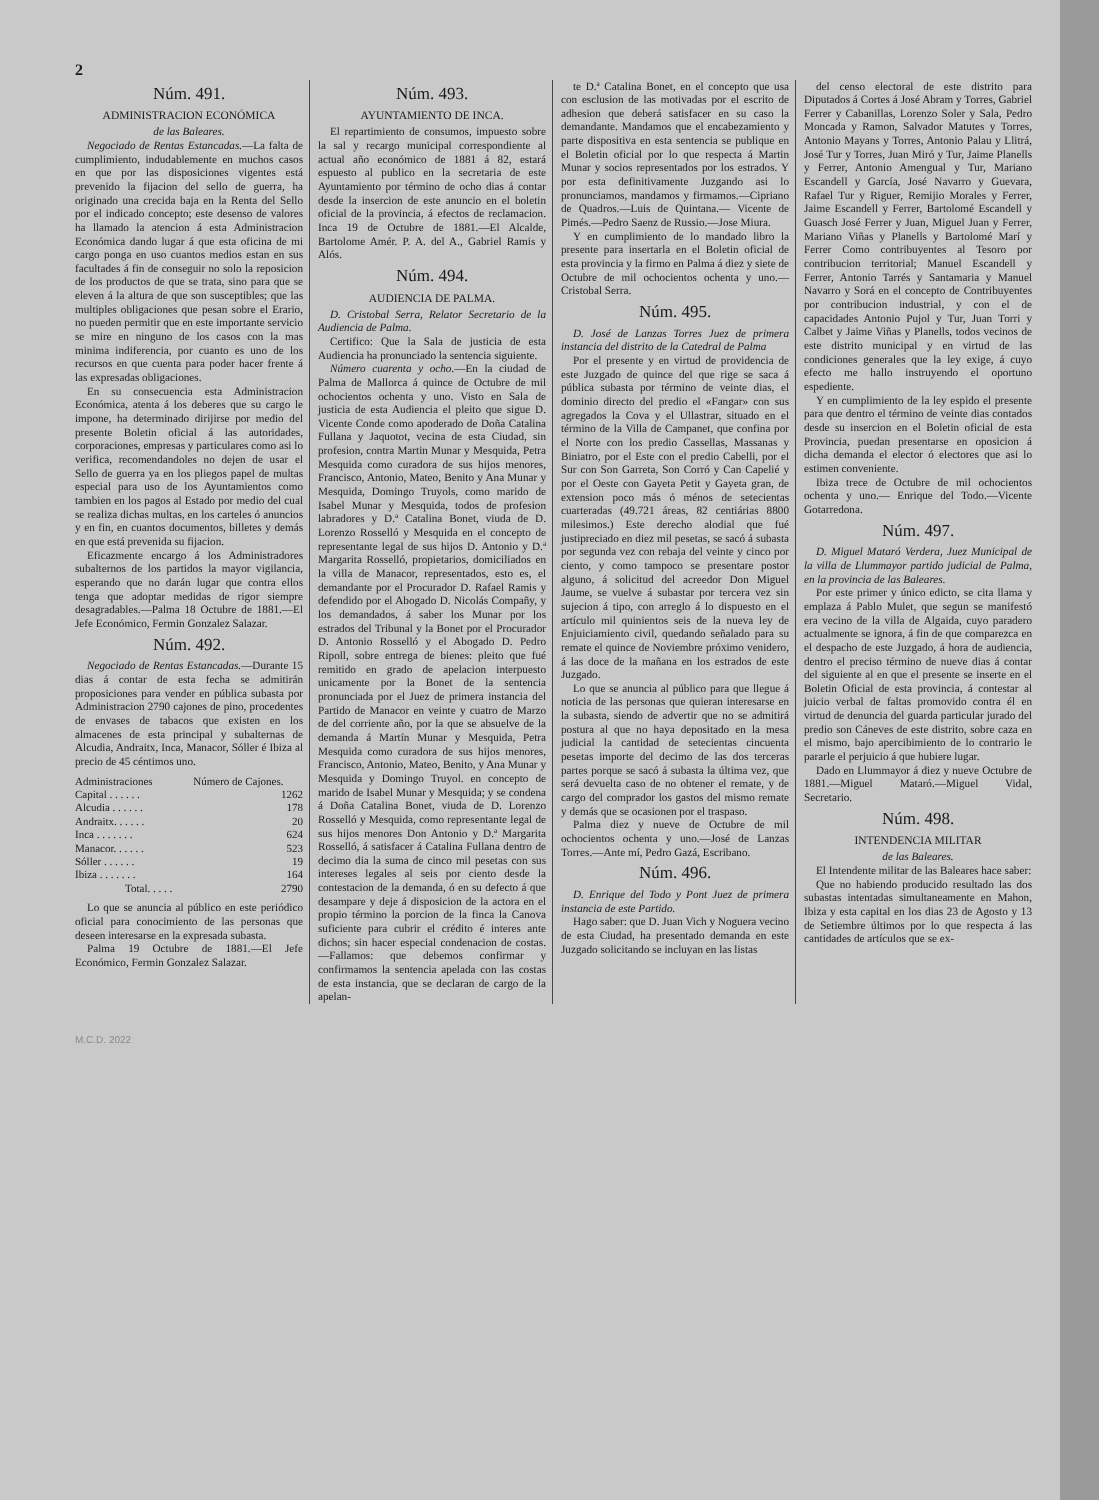2
Núm. 491.
ADMINISTRACION ECONÓMICA
de las Baleares.
Negociado de Rentas Estancadas.—La falta de cumplimiento, indudablemente en muchos casos en que por las disposiciones vigentes está prevenido la fijacion del sello de guerra, ha originado una crecida baja en la Renta del Sello por el indicado concepto; este desenso de valores ha llamado la atencion á esta Administracion Económica dando lugar á que esta oficina de mi cargo ponga en uso cuantos medios estan en sus facultades á fin de conseguir no solo la reposicion de los productos de que se trata, sino para que se eleven á la altura de que son susceptibles; que las multiples obligaciones que pesan sobre el Erario, no pueden permitir que en este importante servicio se mire en ninguno de los casos con la mas minima indiferencia, por cuanto es uno de los recursos en que cuenta para poder hacer frente á las expresadas obligaciones.
En su consecuencia esta Administracion Económica, atenta á los deberes que su cargo le impone, ha determinado dirijirse por medio del presente Boletin oficial á las autoridades, corporaciones, empresas y particulares como asi lo verifica, recomendandoles no dejen de usar el Sello de guerra ya en los pliegos papel de multas especial para uso de los Ayuntamientos como tambien en los pagos al Estado por medio del cual se realiza dichas multas, en los carteles ó anuncios y en fin, en cuantos documentos, billetes y demás en que está prevenida su fijacion.
Eficazmente encargo á los Administradores subalternos de los partidos la mayor vigilancia, esperando que no darán lugar que contra ellos tenga que adoptar medidas de rigor siempre desagradables.—Palma 18 Octubre de 1881.—El Jefe Económico, Fermin Gonzalez Salazar.
Núm. 492.
Negociado de Rentas Estancadas.—Durante 15 dias á contar de esta fecha se admitirán proposiciones para vender en pública subasta por Administracion 2790 cajones de pino, procedentes de envases de tabacos que existen en los almacenes de esta principal y subalternas de Alcudia, Andraitx, Inca, Manacor, Sóller é Ibiza al precio de 45 céntimos uno.
| Administraciones | Número de Cajones. |
| --- | --- |
| Capital . . . . . . | 1262 |
| Alcudia . . . . . . | 178 |
| Andraitx. . . . . . | 20 |
| Inca . . . . . . . | 624 |
| Manacor. . . . . . | 523 |
| Sóller . . . . . . | 19 |
| Ibiza . . . . . . . | 164 |
| Total. . . . . | 2790 |
Lo que se anuncia al público en este periódico oficial para conocimiento de las personas que deseen interesarse en la expresada subasta.
Palma 19 Octubre de 1881.—El Jefe Económico, Fermin Gonzalez Salazar.
Núm. 493.
AYUNTAMIENTO DE INCA.
El repartimiento de consumos, impuesto sobre la sal y recargo municipal correspondiente al actual año económico de 1881 á 82, estará espuesto al publico en la secretaria de este Ayuntamiento por término de ocho dias á contar desde la insercion de este anuncio en el boletin oficial de la provincia, á efectos de reclamacion. Inca 19 de Octubre de 1881.—El Alcalde, Bartolome Amér. P. A. del A., Gabriel Ramis y Alós.
Núm. 494.
AUDIENCIA DE PALMA.
D. Cristobal Serra, Relator Secretario de la Audiencia de Palma.
Certifico: Que la Sala de justicia de esta Audiencia ha pronunciado la sentencia siguiente.
Número cuarenta y ocho.—En la ciudad de Palma de Mallorca á quince de Octubre de mil ochocientos ochenta y uno. Visto en Sala de justicia de esta Audiencia el pleito que sigue D. Vicente Conde como apoderado de Doña Catalina Fullana y Jaquotot, vecina de esta Ciudad, sin profesion, contra Martin Munar y Mesquida, Petra Mesquida como curadora de sus hijos menores, Francisco, Antonio, Mateo, Benito y Ana Munar y Mesquida, Domingo Truyols, como marido de Isabel Munar y Mesquida, todos de profesion labradores y D.ª Catalina Bonet, viuda de D. Lorenzo Rosselló y Mesquida en el concepto de representante legal de sus hijos D. Antonio y D.ª Margarita Rosselló, propietarios, domiciliados en la villa de Manacor, representados, esto es, el demandante por el Procurador D. Rafael Ramis y defendido por el Abogado D. Nicolás Compañy, y los demandados, á saber los Munar por los estrados del Tribunal y la Bonet por el Procurador D. Antonio Rosselló y el Abogado D. Pedro Ripoll, sobre entrega de bienes: pleito que fué remitido en grado de apelacion interpuesto unicamente por la Bonet de la sentencia pronunciada por el Juez de primera instancia del Partido de Manacor en veinte y cuatro de Marzo de del corriente año, por la que se absuelve de la demanda á Martín Munar y Mesquida, Petra Mesquida como curadora de sus hijos menores, Francisco, Antonio, Mateo, Benito, y Ana Munar y Mesquida y Domingo Truyol. en concepto de marido de Isabel Munar y Mesquida; y se condena á Doña Catalina Bonet, viuda de D. Lorenzo Rosselló y Mesquida, como representante legal de sus hijos menores Don Antonio y D.ª Margarita Rosselló, á satisfacer á Catalina Fullana dentro de decimo dia la suma de cinco mil pesetas con sus intereses legales al seis por ciento desde la contestacion de la demanda, ó en su defecto á que desampare y deje á disposicion de la actora en el propio término la porcion de la finca la Canova suficiente para cubrir el crédito é interes ante dichos; sin hacer especial condenacion de costas.—Fallamos: que debemos confirmar y confirmamos la sentencia apelada con las costas de esta instancia, que se declaran de cargo de la apelan-
te D.ª Catalina Bonet, en el concepto que usa con esclusion de las motivadas por el escrito de adhesion que deberá satisfacer en su caso la demandante. Mandamos que el encabezamiento y parte dispositiva en esta sentencia se publique en el Boletin oficial por lo que respecta á Martin Munar y socios representados por los estrados. Y por esta definitivamente Juzgando asi lo pronunciamos, mandamos y firmamos.—Cipriano de Quadros.—Luis de Quintana.— Vicente de Pimés.—Pedro Saenz de Russio.—Jose Miura.
Y en cumplimiento de lo mandado libro la presente para insertarla en el Boletin oficial de esta provincia y la firmo en Palma á diez y siete de Octubre de mil ochocientos ochenta y uno.—Cristobal Serra.
Núm. 495.
D. José de Lanzas Torres Juez de primera instancia del distrito de la Catedral de Palma
Por el presente y en virtud de providencia de este Juzgado de quince del que rige se saca á pública subasta por término de veinte dias, el dominio directo del predio el «Fangar» con sus agregados la Cova y el Ullastrar, situado en el término de la Villa de Campanet, que confina por el Norte con los predio Cassellas, Massanas y Biniatro, por el Este con el predio Cabelli, por el Sur con Son Garreta, Son Corró y Can Capelié y por el Oeste con Gayeta Petit y Gayeta gran, de extension poco más ó ménos de setecientas cuarteradas (49.721 áreas, 82 centiárias 8800 milesimos.) Este derecho alodial que fué justipreciado en diez mil pesetas, se sacó á subasta por segunda vez con rebaja del veinte y cinco por ciento, y como tampoco se presentare postor alguno, á solicitud del acreedor Don Miguel Jaume, se vuelve á subastar por tercera vez sin sujecion á tipo, con arreglo á lo dispuesto en el artículo mil quinientos seis de la nueva ley de Enjuiciamiento civil, quedando señalado para su remate el quince de Noviembre próximo venidero, á las doce de la mañana en los estrados de este Juzgado.
Lo que se anuncia al público para que llegue á noticia de las personas que quieran interesarse en la subasta, siendo de advertir que no se admitirá postura al que no haya depositado en la mesa judicial la cantidad de setecientas cincuenta pesetas importe del decimo de las dos terceras partes porque se sacó á subasta la última vez, que será devuelta caso de no obtener el remate, y de cargo del comprador los gastos del mismo remate y demás que se ocasionen por el traspaso.
Palma diez y nueve de Octubre de mil ochocientos ochenta y uno.—José de Lanzas Torres.—Ante mí, Pedro Gazá, Escribano.
Núm. 496.
D. Enrique del Todo y Pont Juez de primera instancia de este Partido.
Hago saber: que D. Juan Vich y Noguera vecino de esta Ciudad, ha presentado demanda en este Juzgado solicitando se incluyan en las listas
del censo electoral de este distrito para Diputados á Cortes á José Abram y Torres, Gabriel Ferrer y Cabanillas, Lorenzo Soler y Sala, Pedro Moncada y Ramon, Salvador Matutes y Torres, Antonio Mayans y Torres, Antonio Palau y Llitrá, José Tur y Torres, Juan Miró y Tur, Jaime Planells y Ferrer, Antonio Amengual y Tur, Mariano Escandell y García, José Navarro y Guevara, Rafael Tur y Riguer, Remijio Morales y Ferrer, Jaime Escandell y Ferrer, Bartolomé Escandell y Guasch José Ferrer y Juan, Miguel Juan y Ferrer, Mariano Viñas y Planells y Bartolomé Marí y Ferrer Como contribuyentes al Tesoro por contribucion territorial; Manuel Escandell y Ferrer, Antonio Tarrés y Santamaria y Manuel Navarro y Sorá en el concepto de Contribuyentes por contribucion industrial, y con el de capacidades Antonio Pujol y Tur, Juan Torri y Calbet y Jaime Viñas y Planells, todos vecinos de este distrito municipal y en virtud de las condiciones generales que la ley exige, á cuyo efecto me hallo instruyendo el oportuno espediente.
Y en cumplimiento de la ley espido el presente para que dentro el término de veinte dias contados desde su insercion en el Boletin oficial de esta Provincia, puedan presentarse en oposicion á dicha demanda el elector ó electores que asi lo estimen conveniente.
Ibiza trece de Octubre de mil ochocientos ochenta y uno.— Enrique del Todo.—Vicente Gotarredona.
Núm. 497.
D. Miguel Mataró Verdera, Juez Municipal de la villa de Llummayor partido judicial de Palma, en la provincia de las Baleares.
Por este primer y único edicto, se cita llama y emplaza á Pablo Mulet, que segun se manifestó era vecino de la villa de Algaida, cuyo paradero actualmente se ignora, á fin de que comparezca en el despacho de este Juzgado, á hora de audiencia, dentro el preciso término de nueve dias á contar del siguiente al en que el presente se inserte en el Boletin Oficial de esta provincia, á contestar al juicio verbal de faltas promovido contra él en virtud de denuncia del guarda particular jurado del predio son Cáneves de este distrito, sobre caza en el mismo, bajo apercibimiento de lo contrario le pararle el perjuicio á que hubiere lugar.
Dado en Llummayor á diez y nueve Octubre de 1881.—Miguel Mataró.—Miguel Vidal, Secretario.
Núm. 498.
INTENDENCIA MILITAR
de las Baleares.
El Intendente militar de las Baleares hace saber:
Que no habiendo producido resultado las dos subastas intentadas simultaneamente en Mahon, Ibiza y esta capital en los dias 23 de Agosto y 13 de Setiembre últimos por lo que respecta á las cantidades de artículos que se ex-
M.C.D. 2022